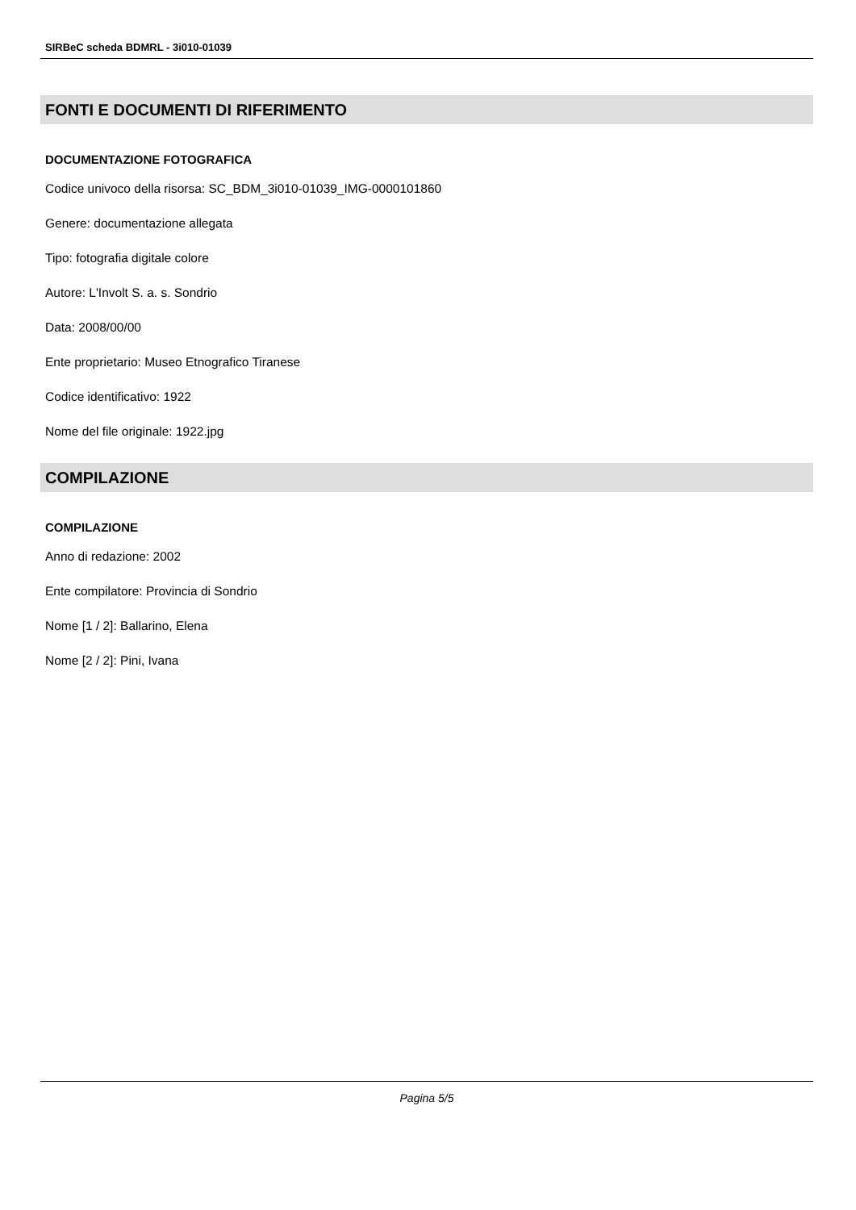SIRBeC scheda BDMRL - 3i010-01039
FONTI E DOCUMENTI DI RIFERIMENTO
DOCUMENTAZIONE FOTOGRAFICA
Codice univoco della risorsa: SC_BDM_3i010-01039_IMG-0000101860
Genere: documentazione allegata
Tipo: fotografia digitale colore
Autore: L'Involt S. a. s. Sondrio
Data: 2008/00/00
Ente proprietario: Museo Etnografico Tiranese
Codice identificativo: 1922
Nome del file originale: 1922.jpg
COMPILAZIONE
COMPILAZIONE
Anno di redazione: 2002
Ente compilatore: Provincia di Sondrio
Nome [1 / 2]: Ballarino, Elena
Nome [2 / 2]: Pini, Ivana
Pagina 5/5